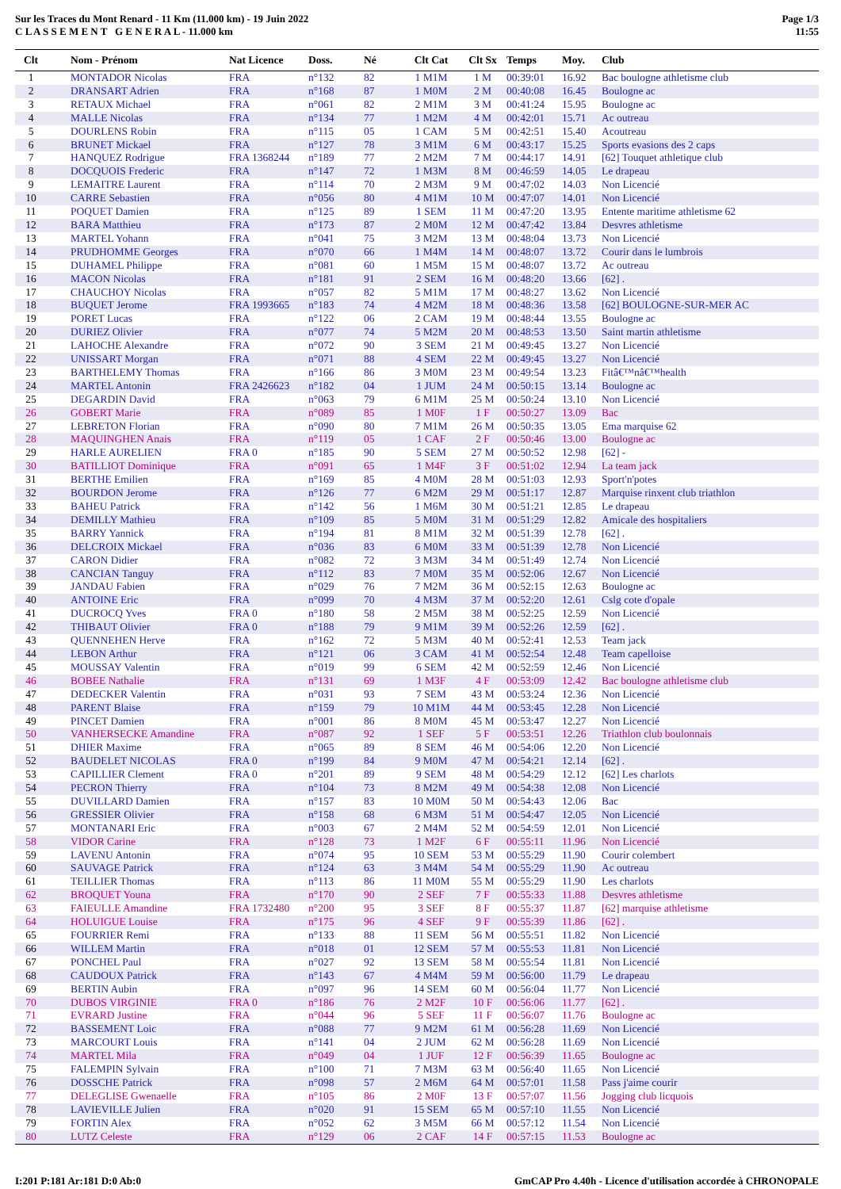Sur les Traces du Mont Renard - 11 Km (11.000 km) - 19 Juin 2022
C L A S S E M E N T G E N E R A L - 11.000 km
Page 1/3
11:55
| Clt | Nom - Prénom | Nat Licence | Doss. | Né | Clt Cat | Clt Sx | Temps | Moy. | Club |
| --- | --- | --- | --- | --- | --- | --- | --- | --- | --- |
| 1 | MONTADOR Nicolas | FRA | n°132 | 82 | 1 M1M | 1 M | 00:39:01 | 16.92 | Bac boulogne athletisme club |
| 2 | DRANSART Adrien | FRA | n°168 | 87 | 1 M0M | 2 M | 00:40:08 | 16.45 | Boulogne ac |
| 3 | RETAUX Michael | FRA | n°061 | 82 | 2 M1M | 3 M | 00:41:24 | 15.95 | Boulogne ac |
| 4 | MALLE Nicolas | FRA | n°134 | 77 | 1 M2M | 4 M | 00:42:01 | 15.71 | Ac outreau |
| 5 | DOURLENS Robin | FRA | n°115 | 05 | 1 CAM | 5 M | 00:42:51 | 15.40 | Acoutreau |
| 6 | BRUNET Mickael | FRA | n°127 | 78 | 3 M1M | 6 M | 00:43:17 | 15.25 | Sports evasions des 2 caps |
| 7 | HANQUEZ Rodrigue | FRA 1368244 | n°189 | 77 | 2 M2M | 7 M | 00:44:17 | 14.91 | [62] Touquet athletique club |
| 8 | DOCQUOIS Frederic | FRA | n°147 | 72 | 1 M3M | 8 M | 00:46:59 | 14.05 | Le drapeau |
| 9 | LEMAITRE Laurent | FRA | n°114 | 70 | 2 M3M | 9 M | 00:47:02 | 14.03 | Non Licencié |
| 10 | CARRE Sebastien | FRA | n°056 | 80 | 4 M1M | 10 M | 00:47:07 | 14.01 | Non Licencié |
| 11 | POQUET Damien | FRA | n°125 | 89 | 1 SEM | 11 M | 00:47:20 | 13.95 | Entente maritime athletisme 62 |
| 12 | BARA Matthieu | FRA | n°173 | 87 | 2 M0M | 12 M | 00:47:42 | 13.84 | Desvres athletisme |
| 13 | MARTEL Yohann | FRA | n°041 | 75 | 3 M2M | 13 M | 00:48:04 | 13.73 | Non Licencié |
| 14 | PRUDHOMME Georges | FRA | n°070 | 66 | 1 M4M | 14 M | 00:48:07 | 13.72 | Courir dans le lumbrois |
| 15 | DUHAMEL Philippe | FRA | n°081 | 60 | 1 M5M | 15 M | 00:48:07 | 13.72 | Ac outreau |
| 16 | MACON Nicolas | FRA | n°181 | 91 | 2 SEM | 16 M | 00:48:20 | 13.66 | [62] . |
| 17 | CHAUCHOY Nicolas | FRA | n°057 | 82 | 5 M1M | 17 M | 00:48:27 | 13.62 | Non Licencié |
| 18 | BUQUET Jerome | FRA 1993665 | n°183 | 74 | 4 M2M | 18 M | 00:48:36 | 13.58 | [62] BOULOGNE-SUR-MER AC |
| 19 | PORET Lucas | FRA | n°122 | 06 | 2 CAM | 19 M | 00:48:44 | 13.55 | Boulogne ac |
| 20 | DURIEZ Olivier | FRA | n°077 | 74 | 5 M2M | 20 M | 00:48:53 | 13.50 | Saint martin athletisme |
| 21 | LAHOCHE Alexandre | FRA | n°072 | 90 | 3 SEM | 21 M | 00:49:45 | 13.27 | Non Licencié |
| 22 | UNISSART Morgan | FRA | n°071 | 88 | 4 SEM | 22 M | 00:49:45 | 13.27 | Non Licencié |
| 23 | BARTHELEMY Thomas | FRA | n°166 | 86 | 3 M0M | 23 M | 00:49:54 | 13.23 | Fitâ€™nâ€™health |
| 24 | MARTEL Antonin | FRA 2426623 | n°182 | 04 | 1 JUM | 24 M | 00:50:15 | 13.14 | Boulogne ac |
| 25 | DEGARDIN David | FRA | n°063 | 79 | 6 M1M | 25 M | 00:50:24 | 13.10 | Non Licencié |
| 26 | GOBERT Marie | FRA | n°089 | 85 | 1 M0F | 1 F | 00:50:27 | 13.09 | Bac |
| 27 | LEBRETON Florian | FRA | n°090 | 80 | 7 M1M | 26 M | 00:50:35 | 13.05 | Ema marquise 62 |
| 28 | MAQUINGHEN Anais | FRA | n°119 | 05 | 1 CAF | 2 F | 00:50:46 | 13.00 | Boulogne ac |
| 29 | HARLE AURELIEN | FRA 0 | n°185 | 90 | 5 SEM | 27 M | 00:50:52 | 12.98 | [62] - |
| 30 | BATILLIOT Dominique | FRA | n°091 | 65 | 1 M4F | 3 F | 00:51:02 | 12.94 | La team jack |
| 31 | BERTHE Emilien | FRA | n°169 | 85 | 4 M0M | 28 M | 00:51:03 | 12.93 | Sport'n'potes |
| 32 | BOURDON Jerome | FRA | n°126 | 77 | 6 M2M | 29 M | 00:51:17 | 12.87 | Marquise rinxent club triathlon |
| 33 | BAHEU Patrick | FRA | n°142 | 56 | 1 M6M | 30 M | 00:51:21 | 12.85 | Le drapeau |
| 34 | DEMILLY Mathieu | FRA | n°109 | 85 | 5 M0M | 31 M | 00:51:29 | 12.82 | Amicale des hospitaliers |
| 35 | BARRY Yannick | FRA | n°194 | 81 | 8 M1M | 32 M | 00:51:39 | 12.78 | [62] . |
| 36 | DELCROIX Mickael | FRA | n°036 | 83 | 6 M0M | 33 M | 00:51:39 | 12.78 | Non Licencié |
| 37 | CARON Didier | FRA | n°082 | 72 | 3 M3M | 34 M | 00:51:49 | 12.74 | Non Licencié |
| 38 | CANCIAN Tanguy | FRA | n°112 | 83 | 7 M0M | 35 M | 00:52:06 | 12.67 | Non Licencié |
| 39 | JANDAU Fabien | FRA | n°029 | 76 | 7 M2M | 36 M | 00:52:15 | 12.63 | Boulogne ac |
| 40 | ANTOINE Eric | FRA | n°099 | 70 | 4 M3M | 37 M | 00:52:20 | 12.61 | Cslg cote d'opale |
| 41 | DUCROCQ Yves | FRA 0 | n°180 | 58 | 2 M5M | 38 M | 00:52:25 | 12.59 | Non Licencié |
| 42 | THIBAUT Olivier | FRA 0 | n°188 | 79 | 9 M1M | 39 M | 00:52:26 | 12.59 | [62] . |
| 43 | QUENNEHEN Herve | FRA | n°162 | 72 | 5 M3M | 40 M | 00:52:41 | 12.53 | Team jack |
| 44 | LEBON Arthur | FRA | n°121 | 06 | 3 CAM | 41 M | 00:52:54 | 12.48 | Team capelloise |
| 45 | MOUSSAY Valentin | FRA | n°019 | 99 | 6 SEM | 42 M | 00:52:59 | 12.46 | Non Licencié |
| 46 | BOBEE Nathalie | FRA | n°131 | 69 | 1 M3F | 4 F | 00:53:09 | 12.42 | Bac boulogne athletisme club |
| 47 | DEDECKER Valentin | FRA | n°031 | 93 | 7 SEM | 43 M | 00:53:24 | 12.36 | Non Licencié |
| 48 | PARENT Blaise | FRA | n°159 | 79 | 10 M1M | 44 M | 00:53:45 | 12.28 | Non Licencié |
| 49 | PINCET Damien | FRA | n°001 | 86 | 8 M0M | 45 M | 00:53:47 | 12.27 | Non Licencié |
| 50 | VANHERSECKE Amandine | FRA | n°087 | 92 | 1 SEF | 5 F | 00:53:51 | 12.26 | Triathlon club boulonnais |
| 51 | DHIER Maxime | FRA | n°065 | 89 | 8 SEM | 46 M | 00:54:06 | 12.20 | Non Licencié |
| 52 | BAUDELET NICOLAS | FRA 0 | n°199 | 84 | 9 M0M | 47 M | 00:54:21 | 12.14 | [62] . |
| 53 | CAPILLIER Clement | FRA 0 | n°201 | 89 | 9 SEM | 48 M | 00:54:29 | 12.12 | [62] Les charlots |
| 54 | PECRON Thierry | FRA | n°104 | 73 | 8 M2M | 49 M | 00:54:38 | 12.08 | Non Licencié |
| 55 | DUVILLARD Damien | FRA | n°157 | 83 | 10 M0M | 50 M | 00:54:43 | 12.06 | Bac |
| 56 | GRESSIER Olivier | FRA | n°158 | 68 | 6 M3M | 51 M | 00:54:47 | 12.05 | Non Licencié |
| 57 | MONTANARI Eric | FRA | n°003 | 67 | 2 M4M | 52 M | 00:54:59 | 12.01 | Non Licencié |
| 58 | VIDOR Carine | FRA | n°128 | 73 | 1 M2F | 6 F | 00:55:11 | 11.96 | Non Licencié |
| 59 | LAVENU Antonin | FRA | n°074 | 95 | 10 SEM | 53 M | 00:55:29 | 11.90 | Courir colembert |
| 60 | SAUVAGE Patrick | FRA | n°124 | 63 | 3 M4M | 54 M | 00:55:29 | 11.90 | Ac outreau |
| 61 | TEILLIER Thomas | FRA | n°113 | 86 | 11 M0M | 55 M | 00:55:29 | 11.90 | Les charlots |
| 62 | BROQUET Youna | FRA | n°170 | 90 | 2 SEF | 7 F | 00:55:33 | 11.88 | Desvres athletisme |
| 63 | FAIEULLE Amandine | FRA 1732480 | n°200 | 95 | 3 SEF | 8 F | 00:55:37 | 11.87 | [62] marquise athletisme |
| 64 | HOLUIGUE Louise | FRA | n°175 | 96 | 4 SEF | 9 F | 00:55:39 | 11.86 | [62] . |
| 65 | FOURRIER Remi | FRA | n°133 | 88 | 11 SEM | 56 M | 00:55:51 | 11.82 | Non Licencié |
| 66 | WILLEM Martin | FRA | n°018 | 01 | 12 SEM | 57 M | 00:55:53 | 11.81 | Non Licencié |
| 67 | PONCHEL Paul | FRA | n°027 | 92 | 13 SEM | 58 M | 00:55:54 | 11.81 | Non Licencié |
| 68 | CAUDOUX Patrick | FRA | n°143 | 67 | 4 M4M | 59 M | 00:56:00 | 11.79 | Le drapeau |
| 69 | BERTIN Aubin | FRA | n°097 | 96 | 14 SEM | 60 M | 00:56:04 | 11.77 | Non Licencié |
| 70 | DUBOS VIRGINIE | FRA 0 | n°186 | 76 | 2 M2F | 10 F | 00:56:06 | 11.77 | [62] . |
| 71 | EVRARD Justine | FRA | n°044 | 96 | 5 SEF | 11 F | 00:56:07 | 11.76 | Boulogne ac |
| 72 | BASSEMENT Loic | FRA | n°088 | 77 | 9 M2M | 61 M | 00:56:28 | 11.69 | Non Licencié |
| 73 | MARCOURT Louis | FRA | n°141 | 04 | 2 JUM | 62 M | 00:56:28 | 11.69 | Non Licencié |
| 74 | MARTEL Mila | FRA | n°049 | 04 | 1 JUF | 12 F | 00:56:39 | 11.65 | Boulogne ac |
| 75 | FALEMPIN Sylvain | FRA | n°100 | 71 | 7 M3M | 63 M | 00:56:40 | 11.65 | Non Licencié |
| 76 | DOSSCHE Patrick | FRA | n°098 | 57 | 2 M6M | 64 M | 00:57:01 | 11.58 | Pass j'aime courir |
| 77 | DELEGLISE Gwenaelle | FRA | n°105 | 86 | 2 M0F | 13 F | 00:57:07 | 11.56 | Jogging club licquois |
| 78 | LAVIEVILLE Julien | FRA | n°020 | 91 | 15 SEM | 65 M | 00:57:10 | 11.55 | Non Licencié |
| 79 | FORTIN Alex | FRA | n°052 | 62 | 3 M5M | 66 M | 00:57:12 | 11.54 | Non Licencié |
| 80 | LUTZ Celeste | FRA | n°129 | 06 | 2 CAF | 14 F | 00:57:15 | 11.53 | Boulogne ac |
I:201 P:181 Ar:181 D:0 Ab:0 GmCAP Pro 4.40h - Licence d'utilisation accordée à CHRONOPALE